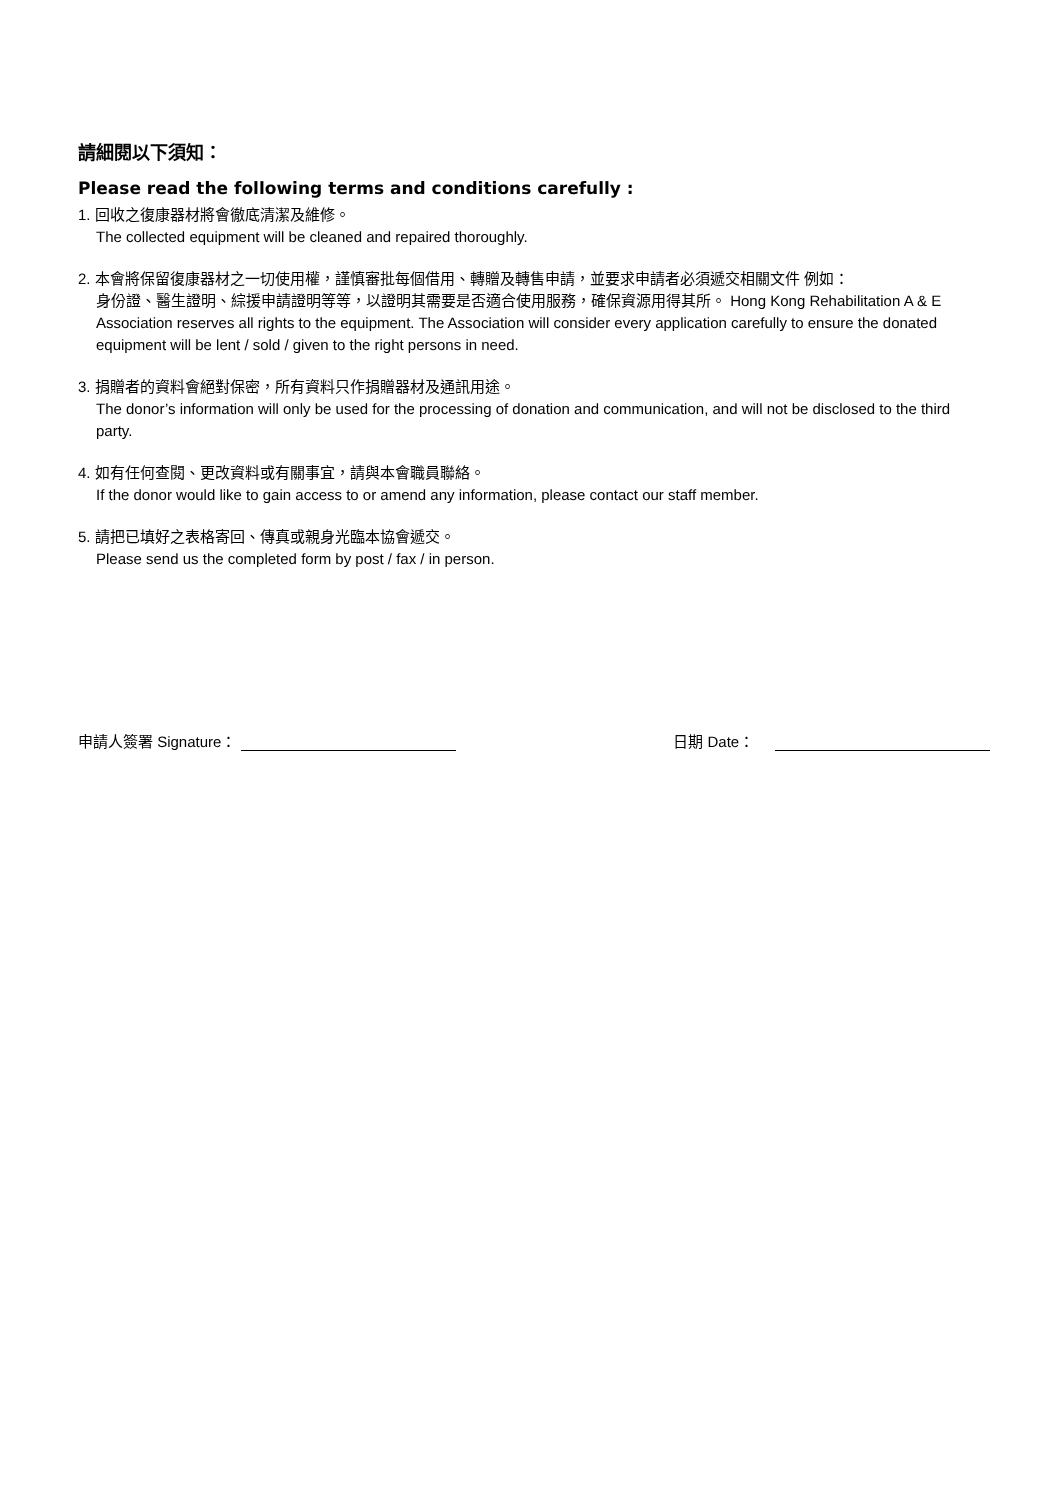請細閱以下須知：
Please read the following terms and conditions carefully :
1. 回收之復康器材將會徹底清潔及維修。
The collected equipment will be cleaned and repaired thoroughly.
2. 本會將保留復康器材之一切使用權，謹慎審批每個借用、轉贈及轉售申請，並要求申請者必須遞交相關文件 例如：
身份證、醫生證明、綜援申請證明等等，以證明其需要是否適合使用服務，確保資源用得其所。 Hong Kong Rehabilitation A & E Association reserves all rights to the equipment. The Association will consider every application carefully to ensure the donated equipment will be lent / sold / given to the right persons in need.
3. 捐贈者的資料會絕對保密，所有資料只作捐贈器材及通訊用途。
The donor’s information will only be used for the processing of donation and communication, and will not be disclosed to the third party.
4. 如有任何查閱、更改資料或有關事宜，請與本會職員聯絡。
If the donor would like to gain access to or amend any information, please contact our staff member.
5. 請把已填好之表格寄回、傳真或親身光臨本協會遞交。
Please send us the completed form by post / fax / in person.
申請人簽署 Signature： 日期 Date：